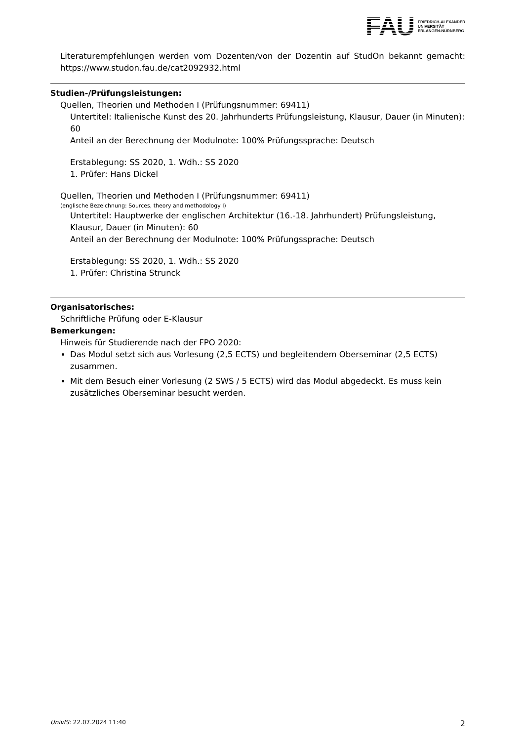FAU FRIEDRICH-ALEXANDER
UNIVERSITÄT
ERLANGEN-NÜRNBERG
Literaturempfehlungen werden vom Dozenten/von der Dozentin auf StudOn bekannt gemacht: https://www.studon.fau.de/cat2092932.html
Studien-/Prüfungsleistungen:
Quellen, Theorien und Methoden I (Prüfungsnummer: 69411)
Untertitel: Italienische Kunst des 20. Jahrhunderts Prüfungsleistung, Klausur, Dauer (in Minuten): 60
Anteil an der Berechnung der Modulnote: 100% Prüfungssprache: Deutsch
Erstablegung: SS 2020, 1. Wdh.: SS 2020
1. Prüfer: Hans Dickel
Quellen, Theorien und Methoden I (Prüfungsnummer: 69411)
(englische Bezeichnung: Sources, theory and methodology I)
Untertitel: Hauptwerke der englischen Architektur (16.-18. Jahrhundert) Prüfungsleistung, Klausur, Dauer (in Minuten): 60
Anteil an der Berechnung der Modulnote: 100% Prüfungssprache: Deutsch
Erstablegung: SS 2020, 1. Wdh.: SS 2020
1. Prüfer: Christina Strunck
Organisatorisches:
Schriftliche Prüfung oder E-Klausur
Bemerkungen:
Hinweis für Studierende nach der FPO 2020:
Das Modul setzt sich aus Vorlesung (2,5 ECTS) und begleitendem Oberseminar (2,5 ECTS) zusammen.
Mit dem Besuch einer Vorlesung (2 SWS / 5 ECTS) wird das Modul abgedeckt. Es muss kein zusätzliches Oberseminar besucht werden.
UnivIS: 22.07.2024 11:40 2